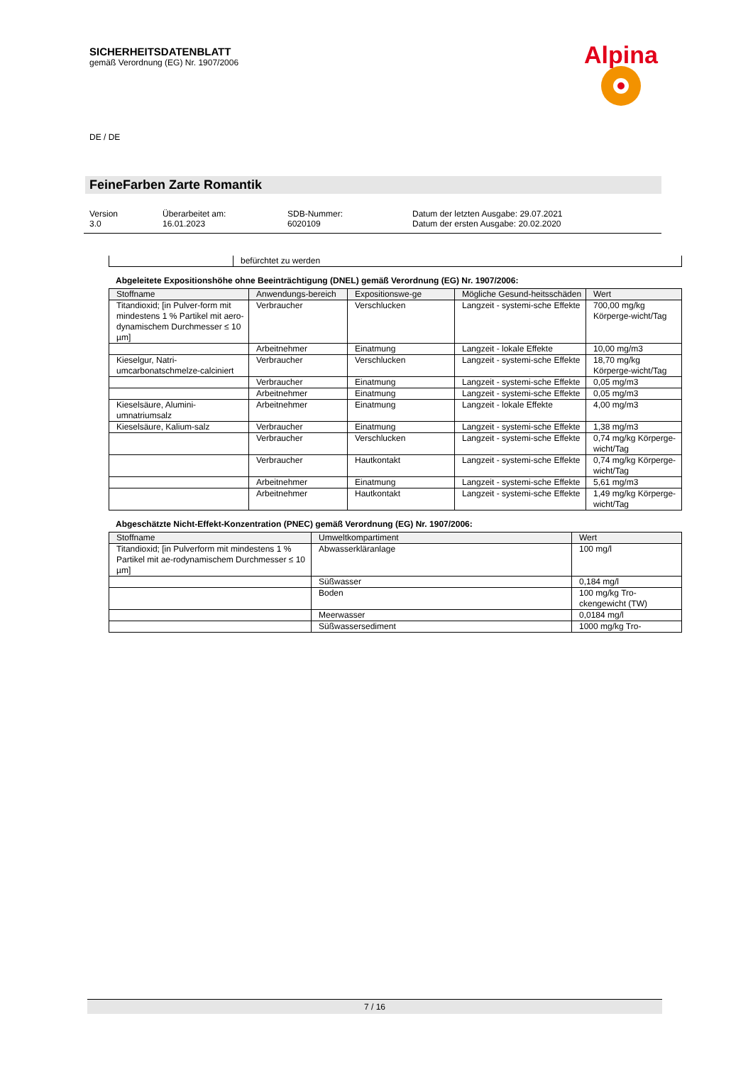SICHERHEITSDATENBLATT
gemäß Verordnung (EG) Nr. 1907/2006
Alpina
DE / DE
FeineFarben Zarte Romantik
Version
3.0
Überarbeitet am:
16.01.2023
SDB-Nummer:
6020109
Datum der letzten Ausgabe: 29.07.2021
Datum der ersten Ausgabe: 20.02.2020
| | befürchtet zu werden |
Abgeleitete Expositionshöhe ohne Beeinträchtigung (DNEL) gemäß Verordnung (EG) Nr. 1907/2006:
| Stoffname | Anwendungs-bereich | Expositionswe-ge | Mögliche Gesund-heitsschäden | Wert |
| --- | --- | --- | --- | --- |
| Titandioxid; [in Pulver-form mit mindestens 1 % Partikel mit aero-dynamischem Durchmesser ≤ 10 µm] | Verbraucher | Verschlucken | Langzeit - systemi-sche Effekte | 700,00 mg/kg Körperge-wicht/Tag |
| | Arbeitnehmer | Einatmung | Langzeit - lokale Effekte | 10,00 mg/m3 |
| Kieselgur, Natri-umcarbonatschmelze-calciniert | Verbraucher | Verschlucken | Langzeit - systemi-sche Effekte | 18,70 mg/kg Körperge-wicht/Tag |
| | Verbraucher | Einatmung | Langzeit - systemi-sche Effekte | 0,05 mg/m3 |
| | Arbeitnehmer | Einatmung | Langzeit - systemi-sche Effekte | 0,05 mg/m3 |
| Kieselsäure, Alumini-umnatriumsalz | Arbeitnehmer | Einatmung | Langzeit - lokale Effekte | 4,00 mg/m3 |
| Kieselsäure, Kalium-salz | Verbraucher | Einatmung | Langzeit - systemi-sche Effekte | 1,38 mg/m3 |
| | Verbraucher | Verschlucken | Langzeit - systemi-sche Effekte | 0,74 mg/kg Körperge-wicht/Tag |
| | Verbraucher | Hautkontakt | Langzeit - systemi-sche Effekte | 0,74 mg/kg Körperge-wicht/Tag |
| | Arbeitnehmer | Einatmung | Langzeit - systemi-sche Effekte | 5,61 mg/m3 |
| | Arbeitnehmer | Hautkontakt | Langzeit - systemi-sche Effekte | 1,49 mg/kg Körperge-wicht/Tag |
Abgeschätzte Nicht-Effekt-Konzentration (PNEC) gemäß Verordnung (EG) Nr. 1907/2006:
| Stoffname | Umweltkompartiment | Wert |
| --- | --- | --- |
| Titandioxid; [in Pulverform mit mindestens 1 % Partikel mit ae-rodynamischem Durchmesser ≤ 10 µm] | Abwasserkläranlage | 100 mg/l |
| | Süßwasser | 0,184 mg/l |
| | Boden | 100 mg/kg Tro-ckengewicht (TW) |
| | Meerwasser | 0,0184 mg/l |
| | Süßwassersediment | 1000 mg/kg Tro- |
7 / 16